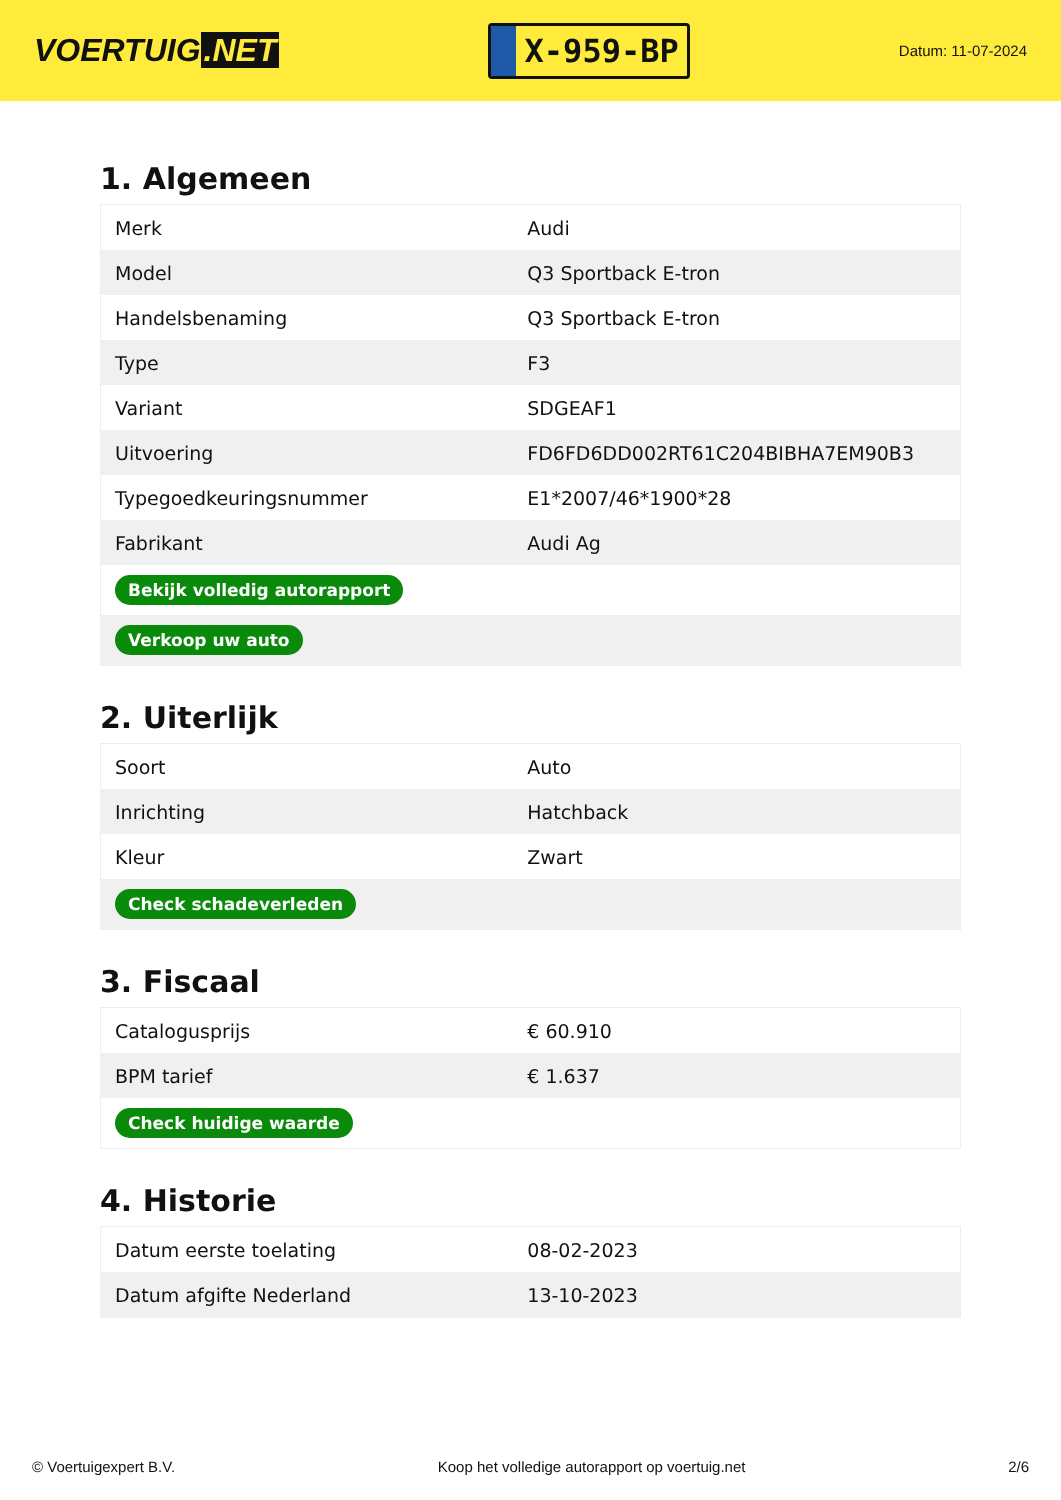VOERTUIG.NET
X-959-BP
Datum: 11-07-2024
1. Algemeen
| Merk | Audi |
| Model | Q3 Sportback E-tron |
| Handelsbenaming | Q3 Sportback E-tron |
| Type | F3 |
| Variant | SDGEAF1 |
| Uitvoering | FD6FD6DD002RT61C204BIBHA7EM90B3 |
| Typegoedkeuringsnummer | E1*2007/46*1900*28 |
| Fabrikant | Audi Ag |
| Bekijk volledig autorapport | |
| Verkoop uw auto | |
2. Uiterlijk
| Soort | Auto |
| Inrichting | Hatchback |
| Kleur | Zwart |
| Check schadeverleden | |
3. Fiscaal
| Catalogusprijs | € 60.910 |
| BPM tarief | € 1.637 |
| Check huidige waarde | |
4. Historie
| Datum eerste toelating | 08-02-2023 |
| Datum afgifte Nederland | 13-10-2023 |
© Voertuigexpert B.V. Koop het volledige autorapport op voertuig.net 2/6